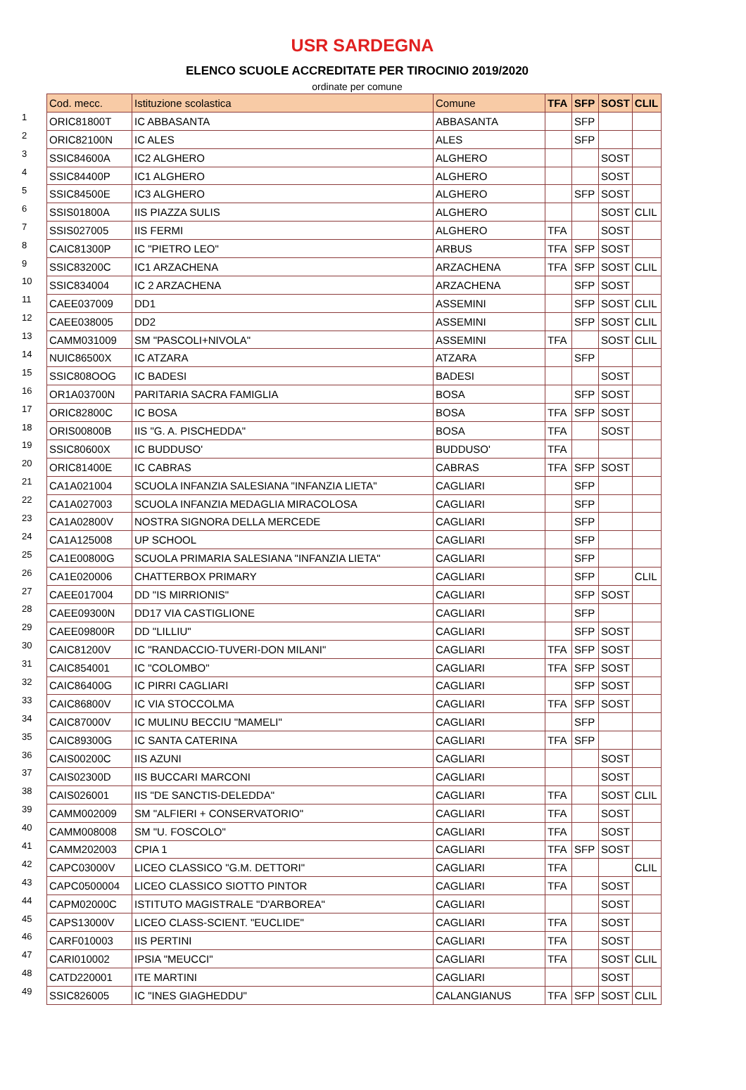USR SARDEGNA
ELENCO SCUOLE ACCREDITATE PER TIROCINIO 2019/2020
ordinate per comune
| | Cod. mecc. | Istituzione scolastica | Comune | TFA | SFP | SOST | CLIL |
| 1 | ORIC81800T | IC ABBASANTA | ABBASANTA | | SFP | | |
| 2 | ORIC82100N | IC ALES | ALES | | SFP | | |
| 3 | SSIC84600A | IC2 ALGHERO | ALGHERO | | | SOST | |
| 4 | SSIC84400P | IC1 ALGHERO | ALGHERO | | | SOST | |
| 5 | SSIC84500E | IC3 ALGHERO | ALGHERO | | SFP | SOST | |
| 6 | SSIS01800A | IIS PIAZZA SULIS | ALGHERO | | | SOST | CLIL |
| 7 | SSIS027005 | IIS FERMI | ALGHERO | TFA | | SOST | |
| 8 | CAIC81300P | IC "PIETRO LEO" | ARBUS | TFA | SFP | SOST | |
| 9 | SSIC83200C | IC1 ARZACHENA | ARZACHENA | TFA | SFP | SOST | CLIL |
| 10 | SSIC834004 | IC 2 ARZACHENA | ARZACHENA | | SFP | SOST | |
| 11 | CAEE037009 | DD1 | ASSEMINI | | SFP | SOST | CLIL |
| 12 | CAEE038005 | DD2 | ASSEMINI | | SFP | SOST | CLIL |
| 13 | CAMM031009 | SM "PASCOLI+NIVOLA" | ASSEMINI | TFA | | SOST | CLIL |
| 14 | NUIC86500X | IC ATZARA | ATZARA | | SFP | | |
| 15 | SSIC808OOG | IC BADESI | BADESI | | | SOST | |
| 16 | OR1A03700N | PARITARIA SACRA FAMIGLIA | BOSA | | SFP | SOST | |
| 17 | ORIC82800C | IC BOSA | BOSA | TFA | SFP | SOST | |
| 18 | ORIS00800B | IIS "G. A. PISCHEDDA" | BOSA | TFA | | SOST | |
| 19 | SSIC80600X | IC BUDDUSO' | BUDDUSO' | TFA | | | |
| 20 | ORIC81400E | IC CABRAS | CABRAS | TFA | SFP | SOST | |
| 21 | CA1A021004 | SCUOLA INFANZIA SALESIANA "INFANZIA LIETA" | CAGLIARI | | SFP | | |
| 22 | CA1A027003 | SCUOLA INFANZIA MEDAGLIA MIRACOLOSA | CAGLIARI | | SFP | | |
| 23 | CA1A02800V | NOSTRA SIGNORA DELLA MERCEDE | CAGLIARI | | SFP | | |
| 24 | CA1A125008 | UP SCHOOL | CAGLIARI | | SFP | | |
| 25 | CA1E00800G | SCUOLA PRIMARIA SALESIANA "INFANZIA LIETA" | CAGLIARI | | SFP | | |
| 26 | CA1E020006 | CHATTERBOX PRIMARY | CAGLIARI | | SFP | | CLIL |
| 27 | CAEE017004 | DD "IS MIRRIONIS" | CAGLIARI | | SFP | SOST | |
| 28 | CAEE09300N | DD17 VIA CASTIGLIONE | CAGLIARI | | SFP | | |
| 29 | CAEE09800R | DD "LILLIU" | CAGLIARI | | SFP | SOST | |
| 30 | CAIC81200V | IC "RANDACCIO-TUVERI-DON MILANI" | CAGLIARI | TFA | SFP | SOST | |
| 31 | CAIC854001 | IC "COLOMBO" | CAGLIARI | TFA | SFP | SOST | |
| 32 | CAIC86400G | IC PIRRI CAGLIARI | CAGLIARI | | SFP | SOST | |
| 33 | CAIC86800V | IC VIA STOCCOLMA | CAGLIARI | TFA | SFP | SOST | |
| 34 | CAIC87000V | IC MULINU BECCIU "MAMELI" | CAGLIARI | | SFP | | |
| 35 | CAIC89300G | IC SANTA CATERINA | CAGLIARI | TFA | SFP | | |
| 36 | CAIS00200C | IIS AZUNI | CAGLIARI | | | SOST | |
| 37 | CAIS02300D | IIS BUCCARI MARCONI | CAGLIARI | | | SOST | |
| 38 | CAIS026001 | IIS "DE SANCTIS-DELEDDA" | CAGLIARI | TFA | | SOST | CLIL |
| 39 | CAMM002009 | SM "ALFIERI + CONSERVATORIO" | CAGLIARI | TFA | | SOST | |
| 40 | CAMM008008 | SM "U. FOSCOLO" | CAGLIARI | TFA | | SOST | |
| 41 | CAMM202003 | CPIA 1 | CAGLIARI | TFA | SFP | SOST | |
| 42 | CAPC03000V | LICEO CLASSICO "G.M. DETTORI" | CAGLIARI | TFA | | | CLIL |
| 43 | CAPC0500004 | LICEO CLASSICO SIOTTO PINTOR | CAGLIARI | TFA | | SOST | |
| 44 | CAPM02000C | ISTITUTO MAGISTRALE "D'ARBOREA" | CAGLIARI | | | SOST | |
| 45 | CAPS13000V | LICEO CLASS-SCIENT. "EUCLIDE" | CAGLIARI | TFA | | SOST | |
| 46 | CARF010003 | IIS PERTINI | CAGLIARI | TFA | | SOST | |
| 47 | CARI010002 | IPSIA "MEUCCI" | CAGLIARI | TFA | | SOST | CLIL |
| 48 | CATD220001 | ITE MARTINI | CAGLIARI | | | SOST | |
| 49 | SSIC826005 | IC "INES GIAGHEDDU" | CALANGIANUS | TFA | SFP | SOST | CLIL |